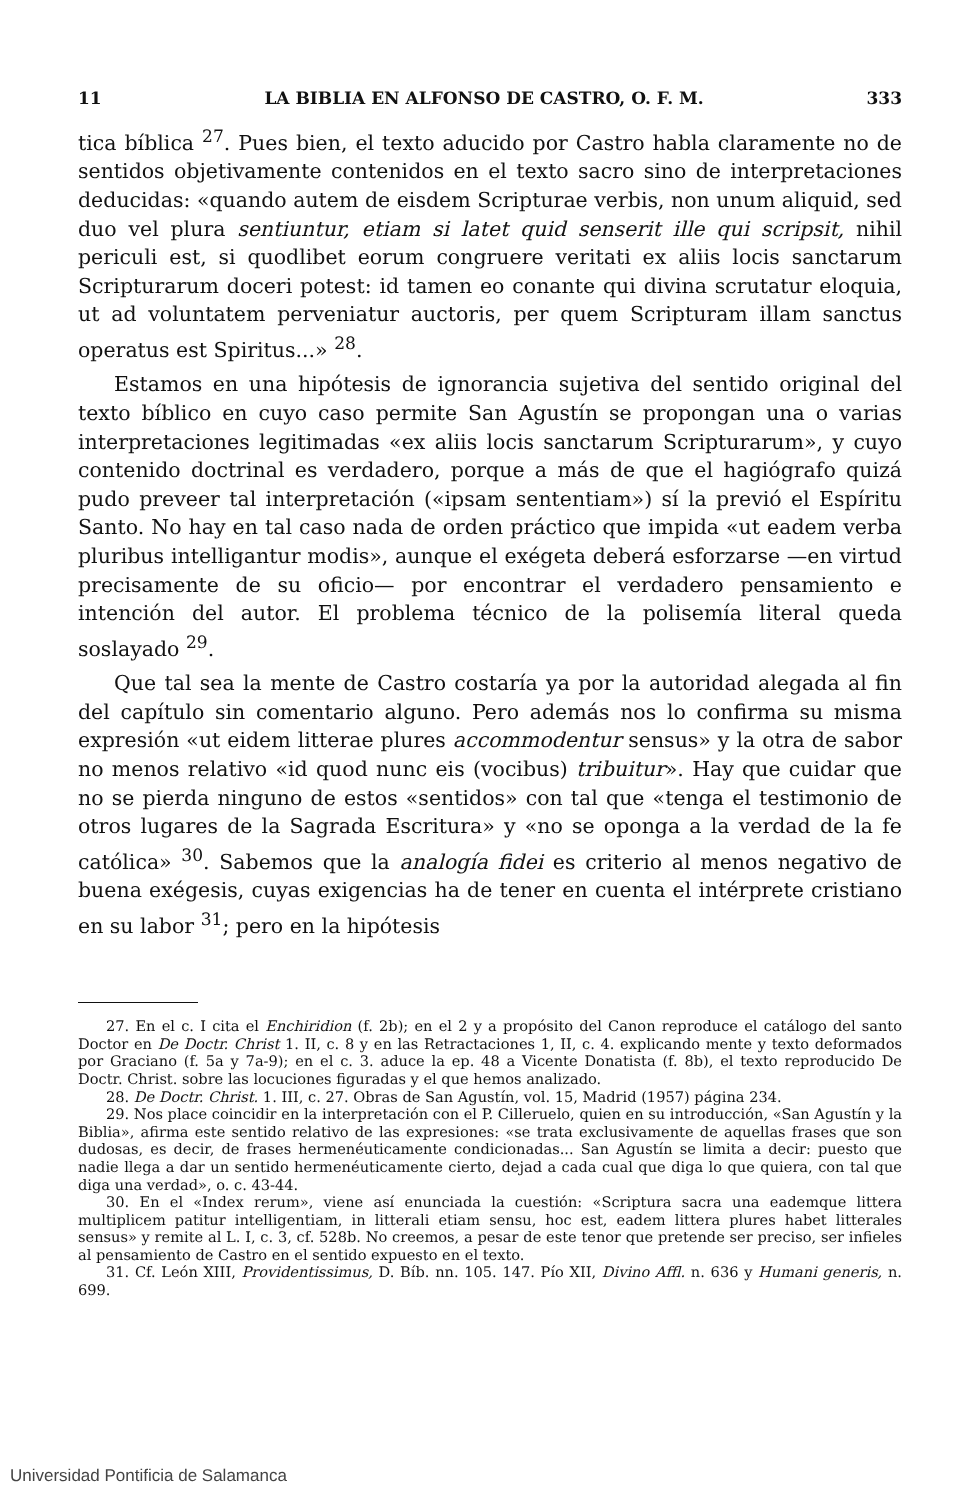11 LA BIBLIA EN ALFONSO DE CASTRO, O. F. M. 333
tica bíblica <sup>27</sup>. Pues bien, el texto aducido por Castro habla claramente no de sentidos objetivamente contenidos en el texto sacro sino de interpretaciones deducidas: «quando autem de eisdem Scripturae verbis, non unum aliquid, sed duo vel plura sentiuntur, etiam si latet quid senserit ille qui scripsit, nihil periculi est, si quodlibet eorum congruere veritati ex aliis locis sanctarum Scripturarum doceri potest: id tamen eo conante qui divina scrutatur eloquia, ut ad voluntatem perveniatur auctoris, per quem Scripturam illam sanctus operatus est Spiritus...» <sup>28</sup>.
Estamos en una hipótesis de ignorancia sujetiva del sentido original del texto bíblico en cuyo caso permite San Agustín se propongan una o varias interpretaciones legitimadas «ex aliis locis sanctarum Scripturarum», y cuyo contenido doctrinal es verdadero, porque a más de que el hagiógrafo quizá pudo preveer tal interpretación («ipsam sententiam») sí la previó el Espíritu Santo. No hay en tal caso nada de orden práctico que impida «ut eadem verba pluribus intelligantur modis», aunque el exégeta deberá esforzarse —en virtud precisamente de su oficio— por encontrar el verdadero pensamiento e intención del autor. El problema técnico de la polisemía literal queda soslayado <sup>29</sup>.
Que tal sea la mente de Castro costaría ya por la autoridad alegada al fin del capítulo sin comentario alguno. Pero además nos lo confirma su misma expresión «ut eidem litterae plures accommodentur sensus» y la otra de sabor no menos relativo «id quod nunc eis (vocibus) tribuitur». Hay que cuidar que no se pierda ninguno de estos «sentidos» con tal que «tenga el testimonio de otros lugares de la Sagrada Escritura» y «no se oponga a la verdad de la fe católica» <sup>30</sup>. Sabemos que la analogía fidei es criterio al menos negativo de buena exégesis, cuyas exigencias ha de tener en cuenta el intérprete cristiano en su labor <sup>31</sup>; pero en la hipótesis
27. En el c. I cita el Enchiridion (f. 2b); en el 2 y a propósito del Canon reproduce el catálogo del santo Doctor en De Doctr. Christ 1. II, c. 8 y en las Retractaciones 1, II, c. 4. explicando mente y texto deformados por Graciano (f. 5a y 7a-9); en el c. 3. aduce la ep. 48 a Vicente Donatista (f. 8b), el texto reproducido De Doctr. Christ. sobre las locuciones figuradas y el que hemos analizado.
28. De Doctr. Christ. 1. III, c. 27. Obras de San Agustín, vol. 15, Madrid (1957) página 234.
29. Nos place coincidir en la interpretación con el P. Cilleruelo, quien en su introducción, «San Agustín y la Biblia», afirma este sentido relativo de las expresiones: «se trata exclusivamente de aquellas frases que son dudosas, es decir, de frases hermenéuticamente condicionadas... San Agustín se limita a decir: puesto que nadie llega a dar un sentido hermenéuticamente cierto, dejad a cada cual que diga lo que quiera, con tal que diga una verdad», o. c. 43-44.
30. En el «Index rerum», viene así enunciada la cuestión: «Scriptura sacra una eademque littera multiplicem patitur intelligentiam, in litterali etiam sensu, hoc est, eadem littera plures habet litterales sensus» y remite al L. I, c. 3, cf. 528b. No creemos, a pesar de este tenor que pretende ser preciso, ser infieles al pensamiento de Castro en el sentido expuesto en el texto.
31. Cf. León XIII, Providentissimus, D. Bíb. nn. 105. 147. Pío XII, Divino Affl. n. 636 y Humani generis, n. 699.
Universidad Pontificia de Salamanca